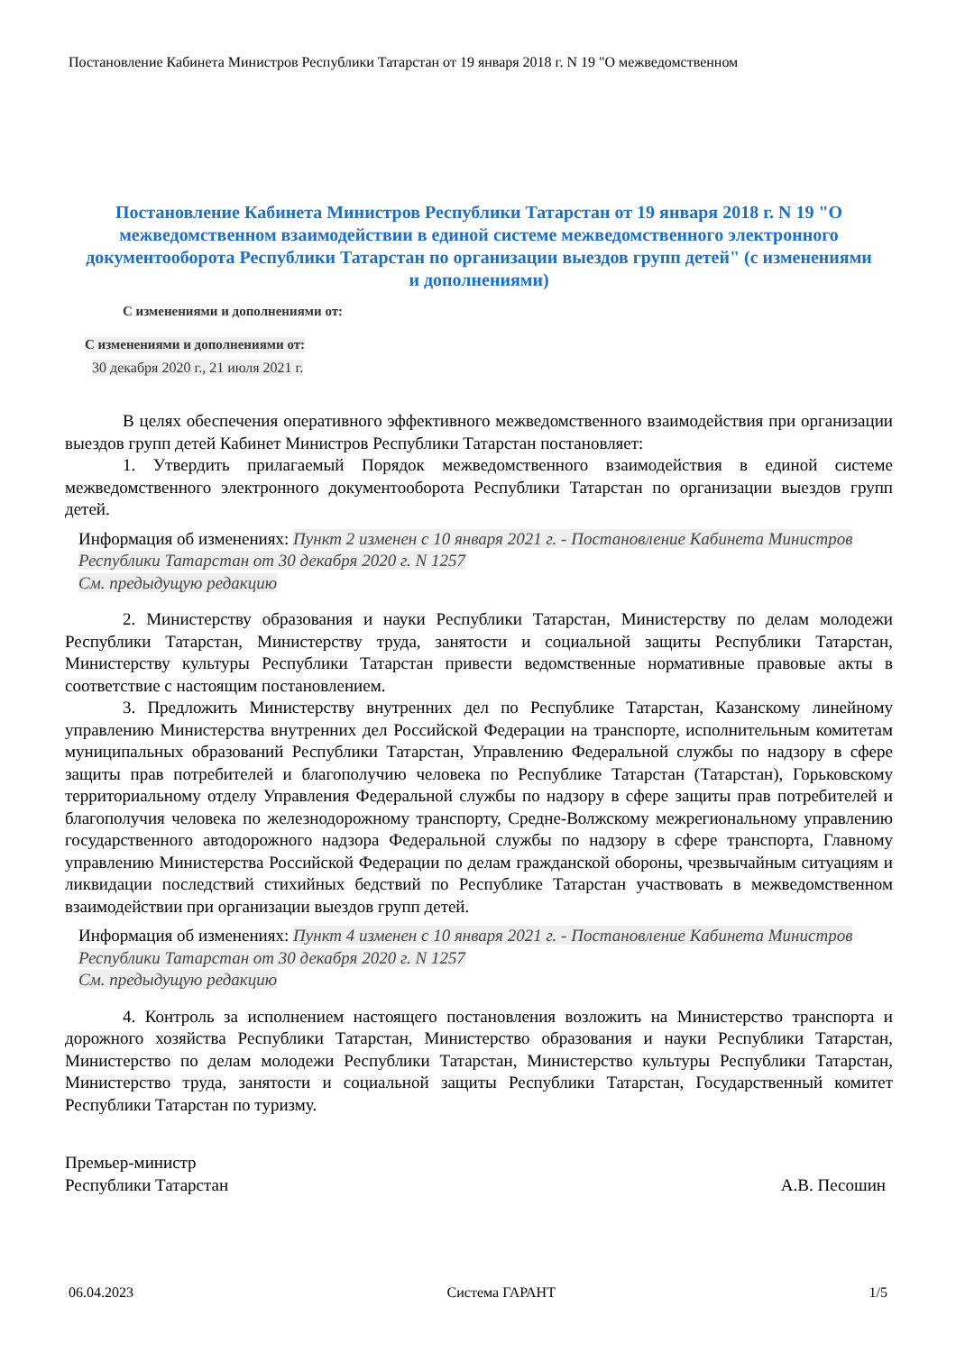Постановление Кабинета Министров Республики Татарстан от 19 января 2018 г. N 19 "О межведомственном
Постановление Кабинета Министров Республики Татарстан от 19 января 2018 г. N 19 "О межведомственном взаимодействии в единой системе межведомственного электронного документооборота Республики Татарстан по организации выездов групп детей" (с изменениями и дополнениями)
С изменениями и дополнениями от:
С изменениями и дополнениями от:
30 декабря 2020 г., 21 июля 2021 г.
В целях обеспечения оперативного эффективного межведомственного взаимодействия при организации выездов групп детей Кабинет Министров Республики Татарстан постановляет:
1. Утвердить прилагаемый Порядок межведомственного взаимодействия в единой системе межведомственного электронного документооборота Республики Татарстан по организации выездов групп детей.
Информация об изменениях: Пункт 2 изменен с 10 января 2021 г. - Постановление Кабинета Министров Республики Татарстан от 30 декабря 2020 г. N 1257
См. предыдущую редакцию
2. Министерству образования и науки Республики Татарстан, Министерству по делам молодежи Республики Татарстан, Министерству труда, занятости и социальной защиты Республики Татарстан, Министерству культуры Республики Татарстан привести ведомственные нормативные правовые акты в соответствие с настоящим постановлением.
3. Предложить Министерству внутренних дел по Республике Татарстан, Казанскому линейному управлению Министерства внутренних дел Российской Федерации на транспорте, исполнительным комитетам муниципальных образований Республики Татарстан, Управлению Федеральной службы по надзору в сфере защиты прав потребителей и благополучию человека по Республике Татарстан (Татарстан), Горьковскому территориальному отделу Управления Федеральной службы по надзору в сфере защиты прав потребителей и благополучия человека по железнодорожному транспорту, Средне-Волжскому межрегиональному управлению государственного автодорожного надзора Федеральной службы по надзору в сфере транспорта, Главному управлению Министерства Российской Федерации по делам гражданской обороны, чрезвычайным ситуациям и ликвидации последствий стихийных бедствий по Республике Татарстан участвовать в межведомственном взаимодействии при организации выездов групп детей.
Информация об изменениях: Пункт 4 изменен с 10 января 2021 г. - Постановление Кабинета Министров Республики Татарстан от 30 декабря 2020 г. N 1257
См. предыдущую редакцию
4. Контроль за исполнением настоящего постановления возложить на Министерство транспорта и дорожного хозяйства Республики Татарстан, Министерство образования и науки Республики Татарстан, Министерство по делам молодежи Республики Татарстан, Министерство культуры Республики Татарстан, Министерство труда, занятости и социальной защиты Республики Татарстан, Государственный комитет Республики Татарстан по туризму.
Премьер-министр
Республики Татарстан
А.В. Песошин
06.04.2023 Система ГАРАНТ 1/5